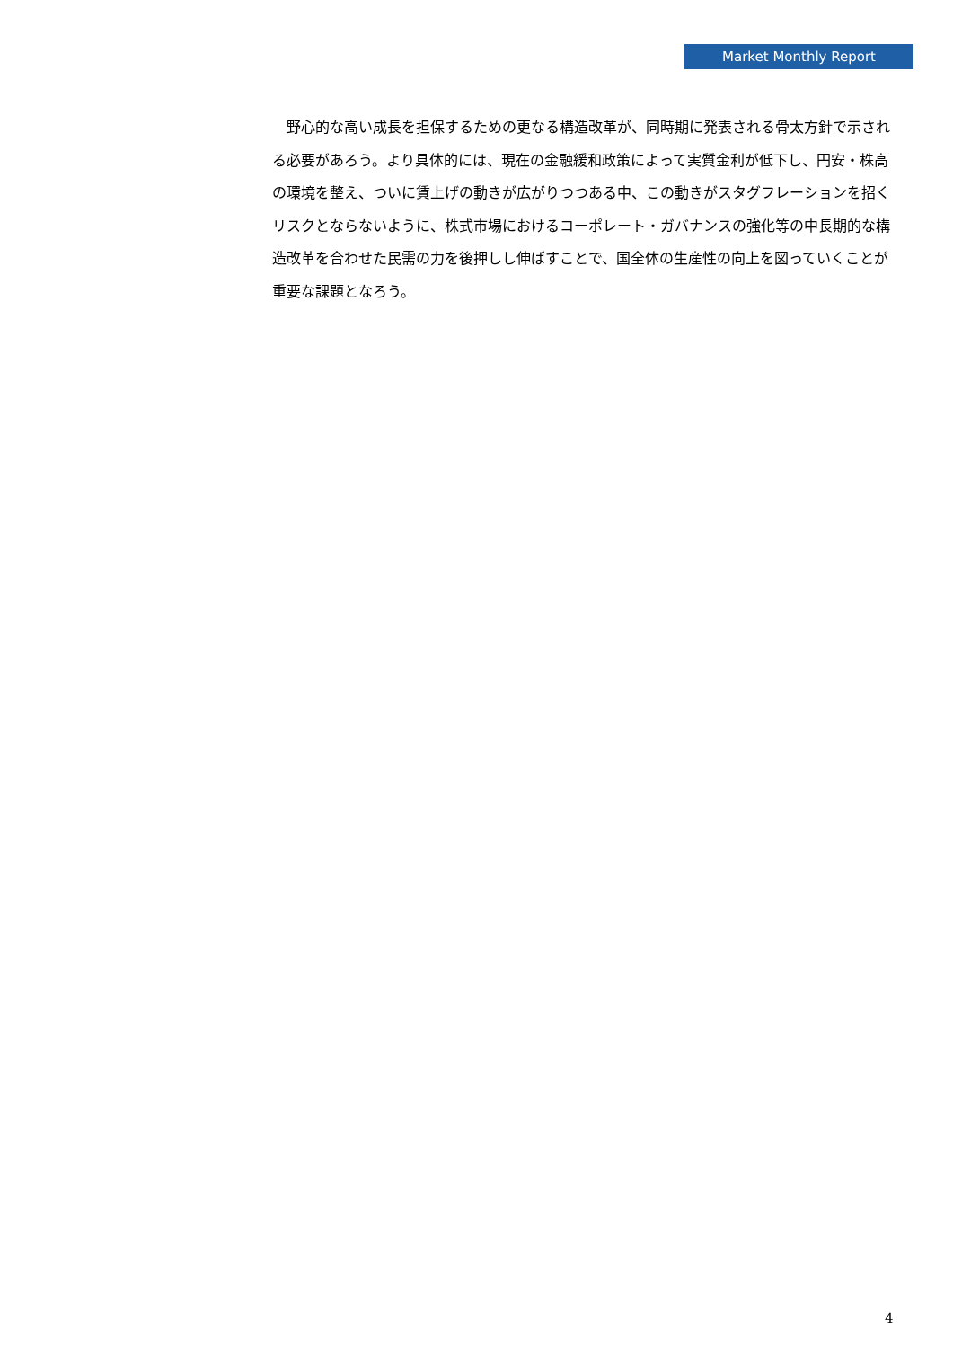Market Monthly Report
　野心的な高い成長を担保するための更なる構造改革が、同時期に発表される骨太方針で示される必要があろう。より具体的には、現在の金融緩和政策によって実質金利が低下し、円安・株高の環境を整え、ついに賃上げの動きが広がりつつある中、この動きがスタグフレーションを招くリスクとならないように、株式市場におけるコーポレート・ガバナンスの強化等の中長期的な構造改革を合わせた民需の力を後押しし伸ばすことで、国全体の生産性の向上を図っていくことが重要な課題となろう。
4